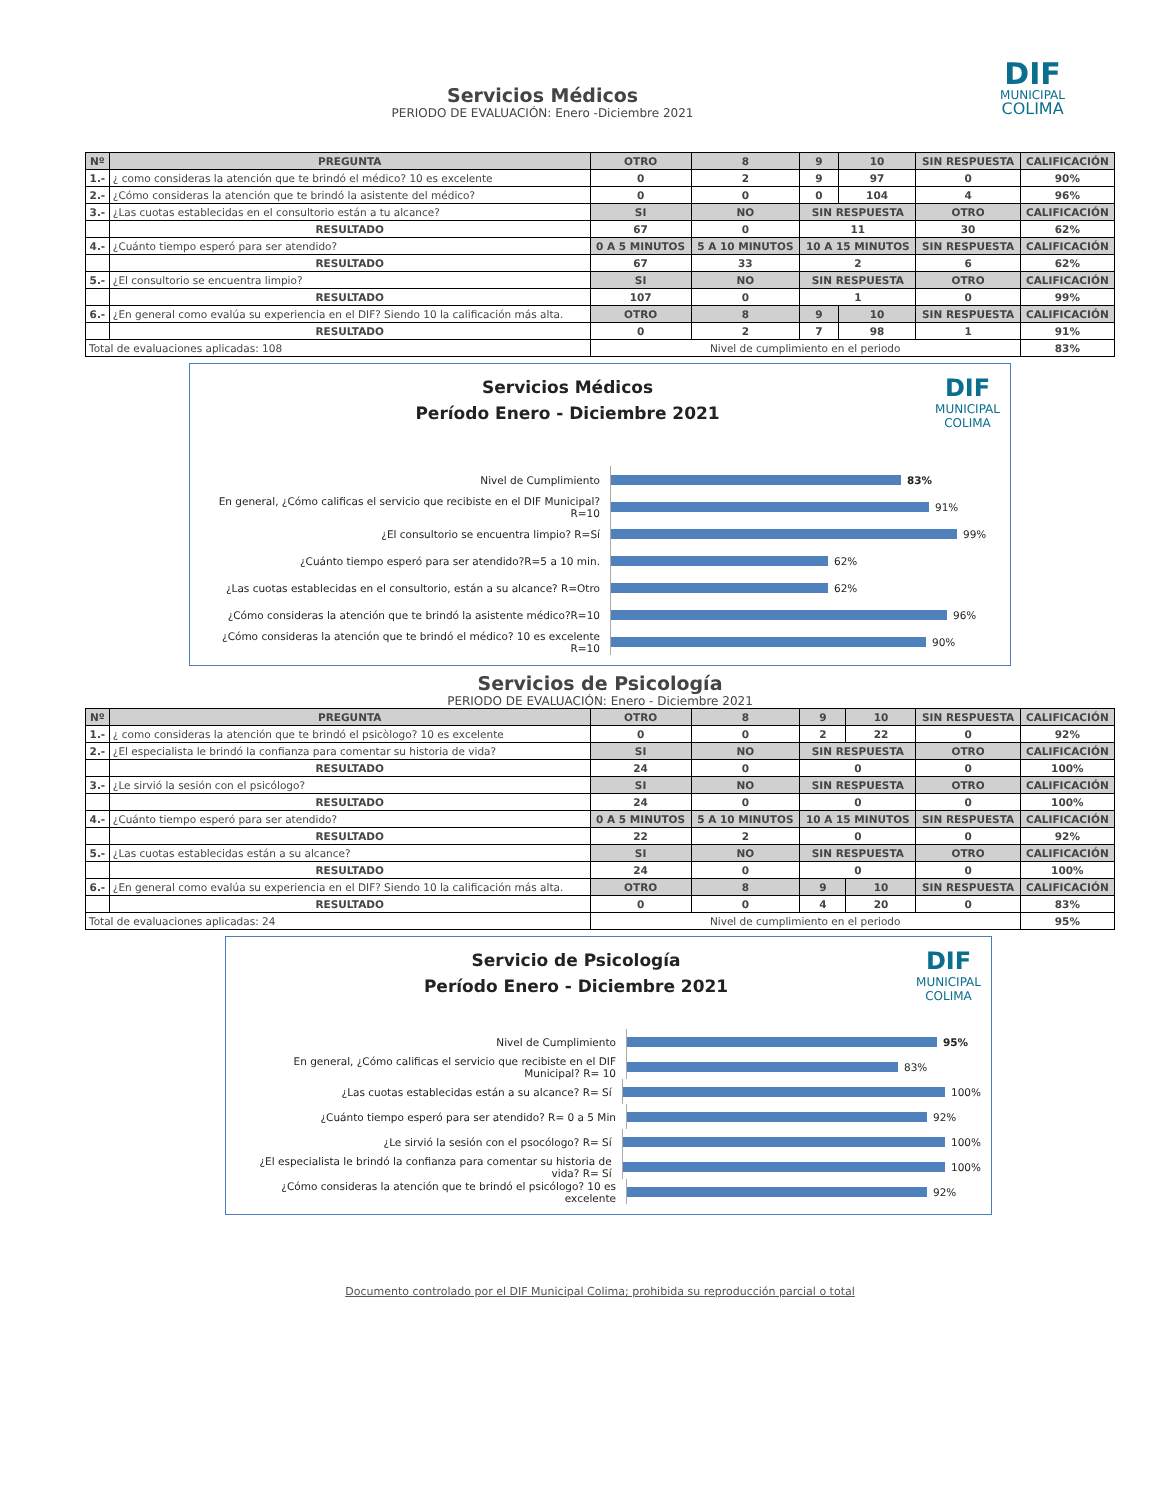DIF
MUNICIPAL
COLIMA
Servicios Médicos
PERIODO DE EVALUACIÓN: Enero -Diciembre 2021
| Nº | PREGUNTA | OTRO | 8 | 9 | 10 | SIN RESPUESTA | CALIFICACIÓN |
| --- | --- | --- | --- | --- | --- | --- | --- |
| 1.- | ¿ como consideras la atención que te brindó el médico? 10 es excelente | 0 | 2 | 9 | 97 | 0 | 90% |
| 2.- | ¿Cómo consideras la atención que te brindó la asistente del médico? | 0 | 0 | 0 | 104 | 4 | 96% |
| 3.- | ¿Las cuotas establecidas en el consultorio están a tu alcance? | SI | NO | SIN RESPUESTA | | OTRO | CALIFICACIÓN |
| | RESULTADO | 67 | 0 | 11 | | 30 | 62% |
| 4.- | ¿Cuánto tiempo esperó para ser atendido? | 0 A 5 MINUTOS | 5 A 10 MINUTOS | 10 A 15 MINUTOS | | SIN RESPUESTA | CALIFICACIÓN |
| | RESULTADO | 67 | 33 | 2 | | 6 | 62% |
| 5.- | ¿El consultorio se encuentra limpio? | SI | NO | SIN RESPUESTA | | OTRO | CALIFICACIÓN |
| | RESULTADO | 107 | 0 | 1 | | 0 | 99% |
| 6.- | ¿En general como evalúa su experiencia en el DIF? Siendo 10 la calificación más alta. | OTRO | 8 | 9 | 10 | SIN RESPUESTA | CALIFICACIÓN |
| | RESULTADO | 0 | 2 | 7 | 98 | 1 | 91% |
| Total de evaluaciones aplicadas: 108 | | Nivel de cumplimiento en el periodo | | | | | 83% |
DIF
MUNICIPAL
COLIMA
Servicios Médicos
Período Enero - Diciembre 2021
Nivel de Cumplimiento
83%
En general, ¿Cómo calificas el servicio que recibiste en el DIF Municipal?R=10
91%
¿El consultorio se encuentra limpio? R=Sí
99%
¿Cuánto tiempo esperó para ser atendido?R=5 a 10 min.
62%
¿Las cuotas establecidas en el consultorio, están a su alcance? R=Otro
62%
¿Cómo consideras la atención que te brindó la asistente médico?R=10
96%
¿Cómo consideras la atención que te brindó el médico? 10 es excelente R=10
90%
Servicios de Psicología
PERIODO DE EVALUACIÓN: Enero - Diciembre 2021
| Nº | PREGUNTA | OTRO | 8 | 9 | 10 | SIN RESPUESTA | CALIFICACIÓN |
| --- | --- | --- | --- | --- | --- | --- | --- |
| 1.- | ¿ como consideras la atención que te brindó el psicòlogo? 10 es excelente | 0 | 0 | 2 | 22 | 0 | 92% |
| 2.- | ¿El especialista le brindó la confianza para comentar su historia de vida? | SI | NO | SIN RESPUESTA | | OTRO | CALIFICACIÓN |
| | RESULTADO | 24 | 0 | 0 | | 0 | 100% |
| 3.- | ¿Le sirvió la sesión con el psicólogo? | SI | NO | SIN RESPUESTA | | OTRO | CALIFICACIÓN |
| | RESULTADO | 24 | 0 | 0 | | 0 | 100% |
| 4.- | ¿Cuánto tiempo esperó para ser atendido? | 0 A 5 MINUTOS | 5 A 10 MINUTOS | 10 A 15 MINUTOS | | SIN RESPUESTA | CALIFICACIÓN |
| | RESULTADO | 22 | 2 | 0 | | 0 | 92% |
| 5.- | ¿Las cuotas establecidas están a su alcance? | SI | NO | SIN RESPUESTA | | OTRO | CALIFICACIÓN |
| | RESULTADO | 24 | 0 | 0 | | 0 | 100% |
| 6.- | ¿En general como evalúa su experiencia en el DIF? Siendo 10 la calificación más alta. | OTRO | 8 | 9 | 10 | SIN RESPUESTA | CALIFICACIÓN |
| | RESULTADO | 0 | 0 | 4 | 20 | 0 | 83% |
| Total de evaluaciones aplicadas: 24 | | Nivel de cumplimiento en el periodo | | | | | 95% |
DIF
MUNICIPAL
COLIMA
Servicio de Psicología
Período Enero - Diciembre 2021
Nivel de Cumplimiento
95%
En general, ¿Cómo calificas el servicio que recibiste en el DIF Municipal? R= 10
83%
¿Las cuotas establecidas están a su alcance? R= Sí
100%
¿Cuánto tiempo esperó para ser atendido? R= 0 a 5 Min
92%
¿Le sirvió la sesión con el psocólogo? R= Sí
100%
¿El especialista le brindó la confianza para comentar su historia de vida? R= Sí
100%
¿Cómo consideras la atención que te brindó el psicólogo? 10 es excelente
92%
Documento controlado por el DIF Municipal Colima; prohibida su reproducción parcial o total